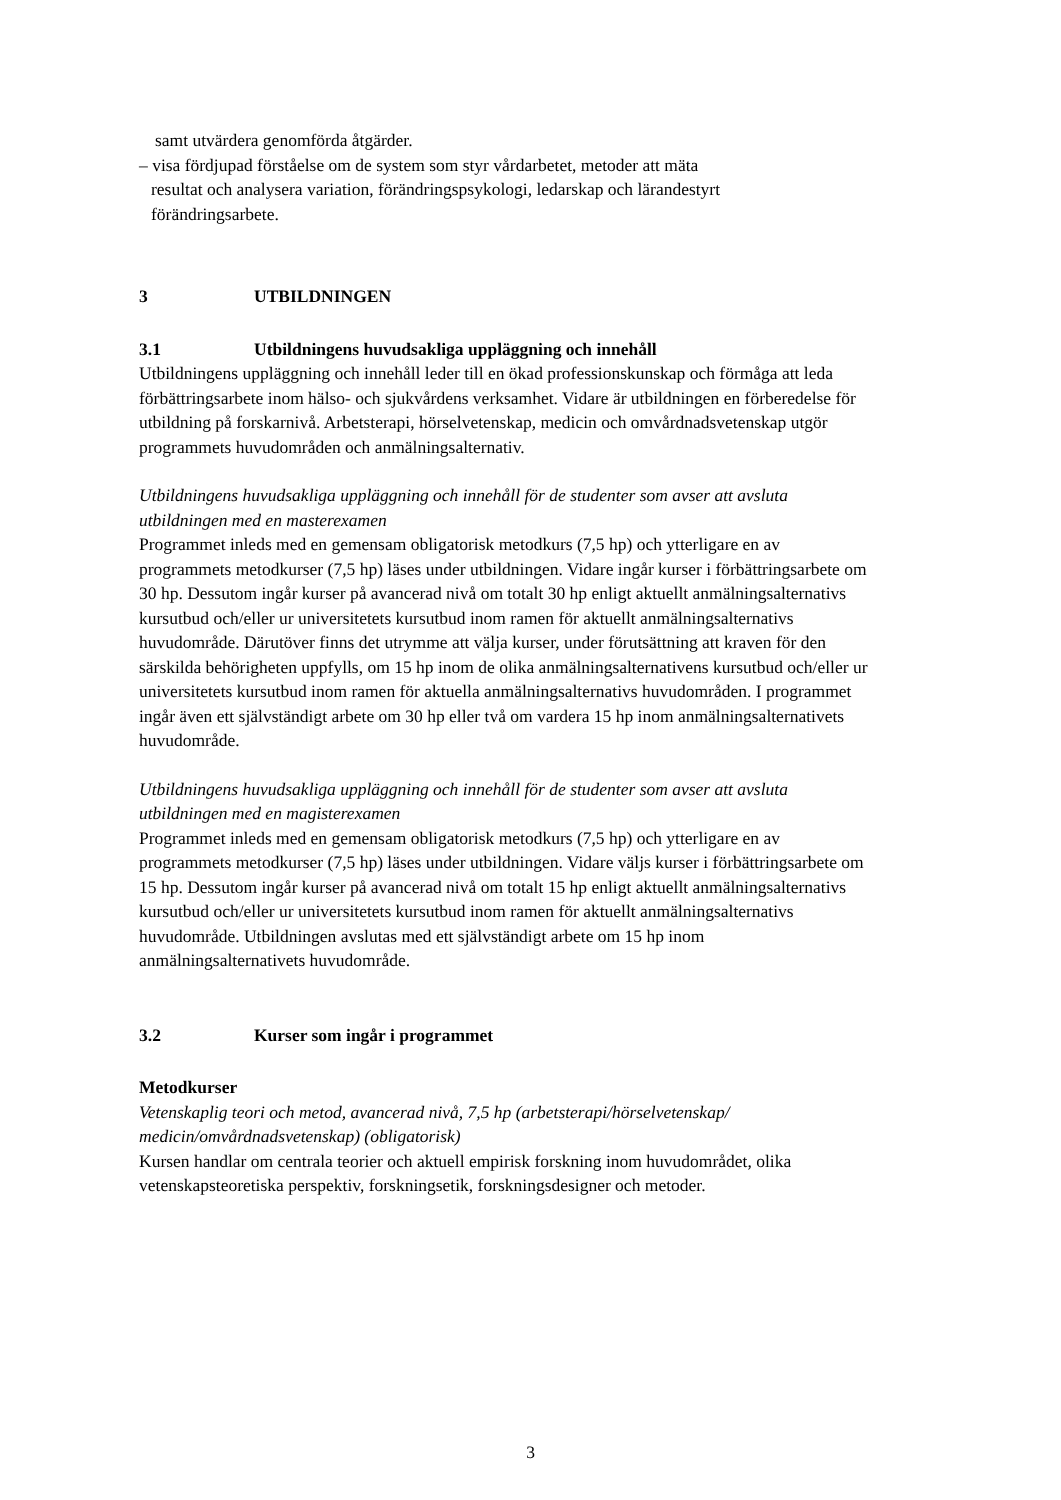samt utvärdera genomförda åtgärder.
– visa fördjupad förståelse om de system som styr vårdarbetet, metoder att mäta
resultat och analysera variation, förändringspsykologi, ledarskap och lärandestyrt
förändringsarbete.
3 UTBILDNINGEN
3.1 Utbildningens huvudsakliga uppläggning och innehåll
Utbildningens uppläggning och innehåll leder till en ökad professionskunskap och förmåga att leda förbättringsarbete inom hälso- och sjukvårdens verksamhet. Vidare är utbildningen en förberedelse för utbildning på forskarnivå. Arbetsterapi, hörselvetenskap, medicin och omvårdnadsvetenskap utgör programmets huvudområden och anmälningsalternativ.
Utbildningens huvudsakliga uppläggning och innehåll för de studenter som avser att avsluta utbildningen med en masterexamen
Programmet inleds med en gemensam obligatorisk metodkurs (7,5 hp) och ytterligare en av programmets metodkurser (7,5 hp) läses under utbildningen. Vidare ingår kurser i förbättringsarbete om 30 hp. Dessutom ingår kurser på avancerad nivå om totalt 30 hp enligt aktuellt anmälningsalternativs kursutbud och/eller ur universitetets kursutbud inom ramen för aktuellt anmälningsalternativs huvudområde. Därutöver finns det utrymme att välja kurser, under förutsättning att kraven för den särskilda behörigheten uppfylls, om 15 hp inom de olika anmälningsalternativens kursutbud och/eller ur universitetets kursutbud inom ramen för aktuella anmälningsalternativs huvudområden. I programmet ingår även ett självständigt arbete om 30 hp eller två om vardera 15 hp inom anmälningsalternativets huvudområde.
Utbildningens huvudsakliga uppläggning och innehåll för de studenter som avser att avsluta utbildningen med en magisterexamen
Programmet inleds med en gemensam obligatorisk metodkurs (7,5 hp) och ytterligare en av programmets metodkurser (7,5 hp) läses under utbildningen. Vidare väljs kurser i förbättringsarbete om 15 hp. Dessutom ingår kurser på avancerad nivå om totalt 15 hp enligt aktuellt anmälningsalternativs kursutbud och/eller ur universitetets kursutbud inom ramen för aktuellt anmälningsalternativs huvudområde. Utbildningen avslutas med ett självständigt arbete om 15 hp inom anmälningsalternativets huvudområde.
3.2 Kurser som ingår i programmet
Metodkurser
Vetenskaplig teori och metod, avancerad nivå, 7,5 hp (arbetsterapi/hörselvetenskap/ medicin/omvårdnadsvetenskap) (obligatorisk)
Kursen handlar om centrala teorier och aktuell empirisk forskning inom huvudområdet, olika vetenskapsteoretiska perspektiv, forskningsetik, forskningsdesigner och metoder.
3